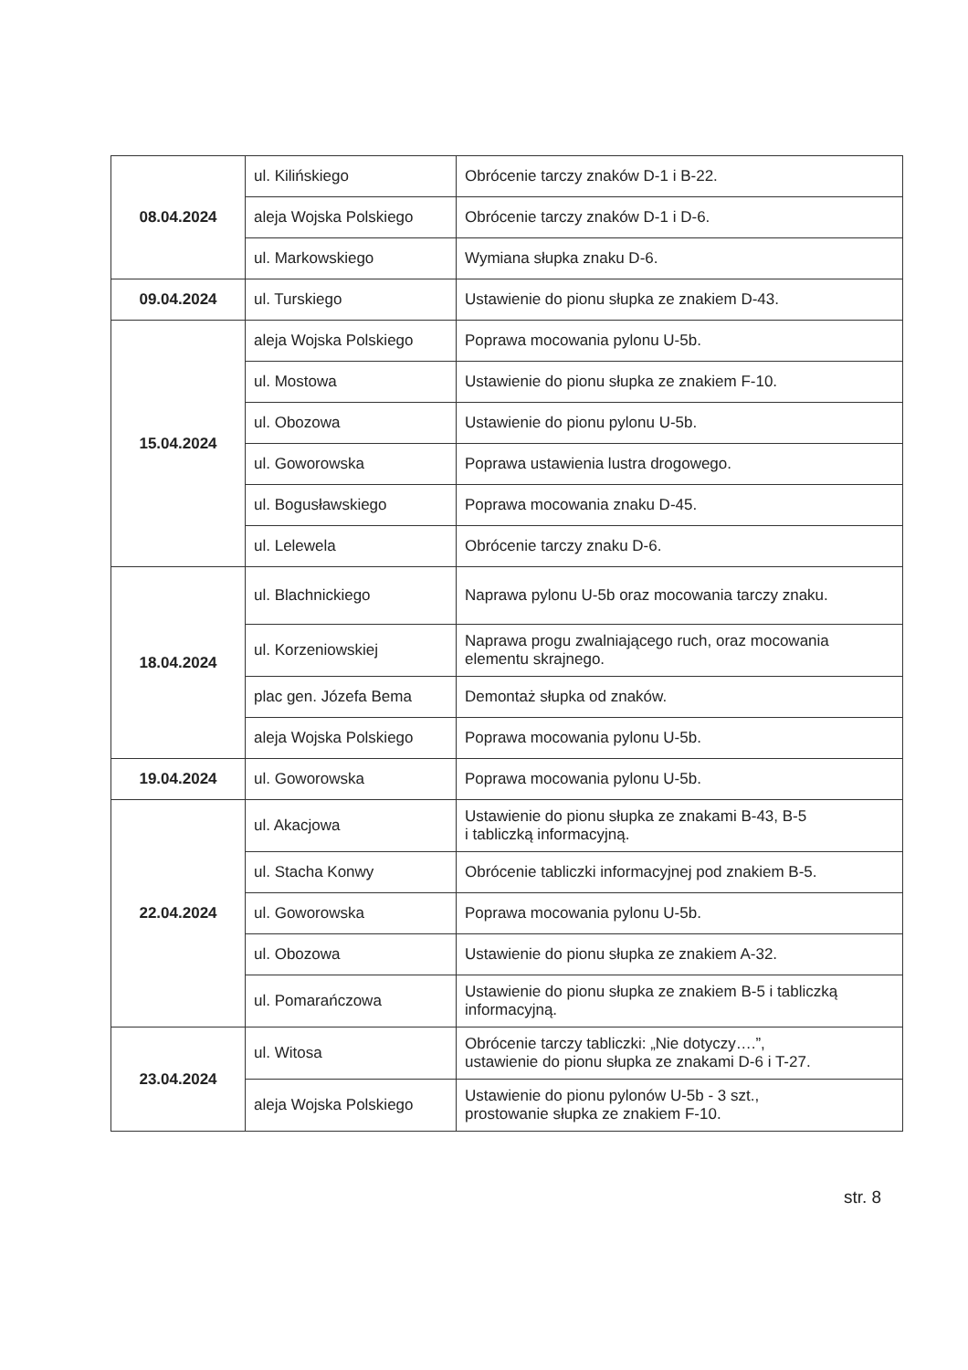| 08.04.2024 | ul. Kilińskiego | Obrócenie tarczy znaków D-1 i B-22. |
| | aleja Wojska Polskiego | Obrócenie tarczy znaków D-1 i D-6. |
| | ul. Markowskiego | Wymiana słupka znaku D-6. |
| 09.04.2024 | ul. Turskiego | Ustawienie do pionu słupka ze znakiem D-43. |
| 15.04.2024 | aleja Wojska Polskiego | Poprawa mocowania pylonu U-5b. |
| | ul. Mostowa | Ustawienie do pionu słupka ze znakiem F-10. |
| | ul. Obozowa | Ustawienie do pionu pylonu U-5b. |
| | ul. Goworowska | Poprawa ustawienia lustra drogowego. |
| | ul. Bogusławskiego | Poprawa mocowania znaku D-45. |
| | ul. Lelewela | Obrócenie tarczy znaku D-6. |
| 18.04.2024 | ul. Blachnickiego | Naprawa pylonu U-5b oraz mocowania tarczy znaku. |
| | ul. Korzeniowskiej | Naprawa progu zwalniającego ruch, oraz mocowania elementu skrajnego. |
| | plac gen. Józefa Bema | Demontaż słupka od znaków. |
| | aleja Wojska Polskiego | Poprawa mocowania pylonu U-5b. |
| 19.04.2024 | ul. Goworowska | Poprawa mocowania pylonu U-5b. |
| 22.04.2024 | ul. Akacjowa | Ustawienie do pionu słupka ze znakami B-43, B-5 i tabliczką informacyjną. |
| | ul. Stacha Konwy | Obrócenie tabliczki informacyjnej pod znakiem B-5. |
| | ul. Goworowska | Poprawa mocowania pylonu U-5b. |
| | ul. Obozowa | Ustawienie do pionu słupka ze znakiem A-32. |
| | ul. Pomarańczowa | Ustawienie do pionu słupka ze znakiem B-5 i tabliczką informacyjną. |
| 23.04.2024 | ul. Witosa | Obrócenie tarczy tabliczki: „Nie dotyczy….”, ustawienie do pionu słupka ze znakami D-6 i T-27. |
| | aleja Wojska Polskiego | Ustawienie do pionu pylonów U-5b - 3 szt., prostowanie słupka ze znakiem F-10. |
str. 8